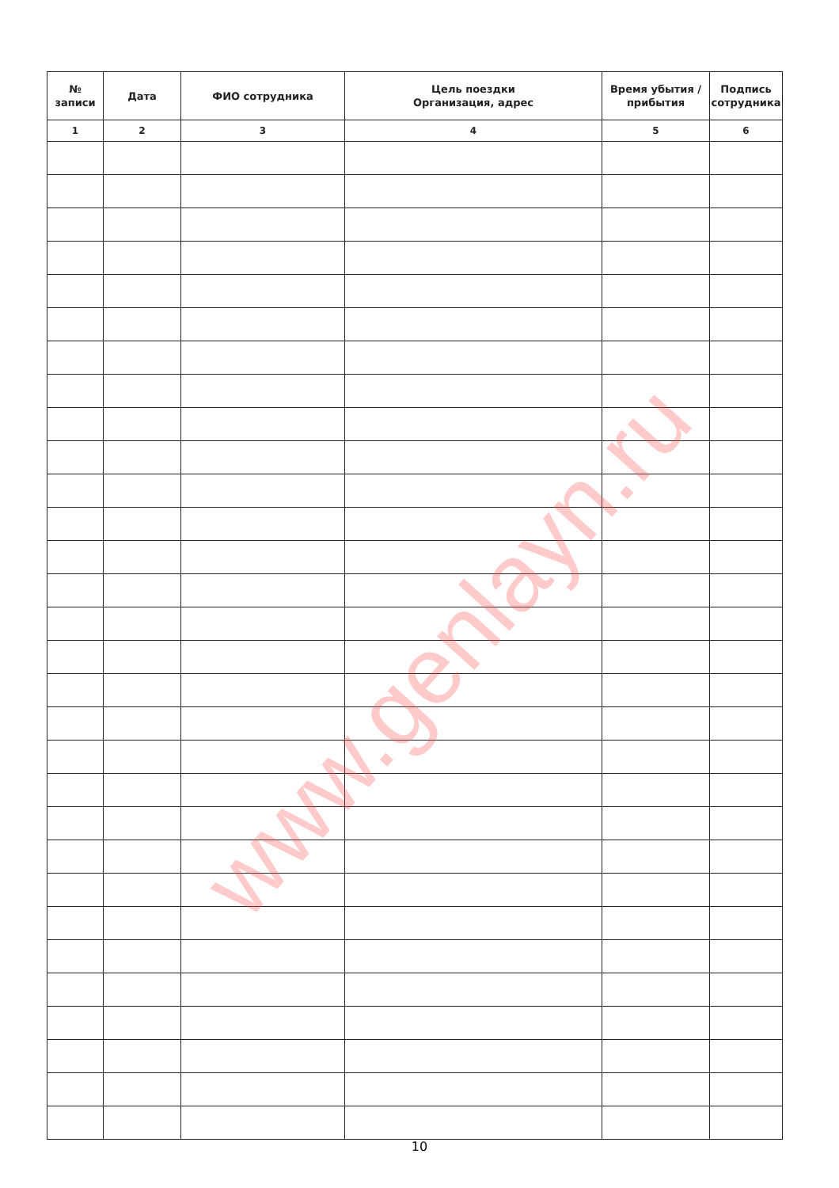| № записи | Дата | ФИО сотрудника | Цель поездки Организация, адрес | Время убытия / прибытия | Подпись сотрудника |
| --- | --- | --- | --- | --- | --- |
| 1 | 2 | 3 | 4 | 5 | 6 |
www.genlayn.ru
10